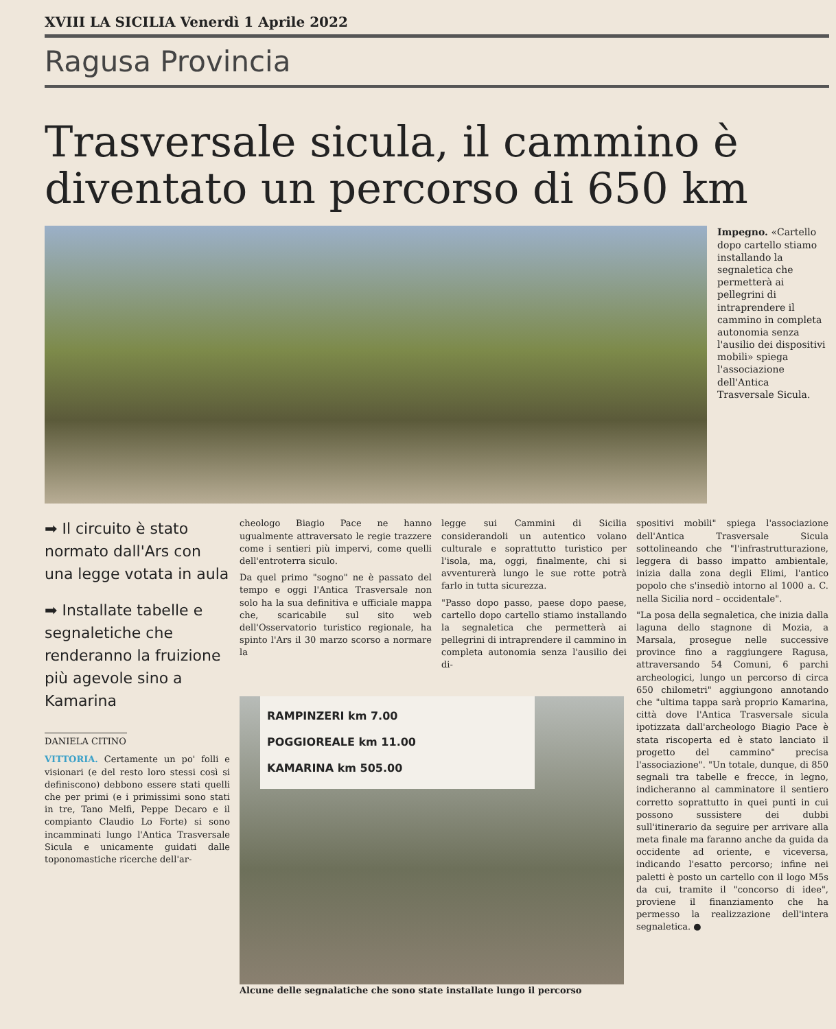XVIII LA SICILIA Venerdì 1 Aprile 2022
Ragusa Provincia
Trasversale sicula, il cammino è diventato un percorso di 650 km
Impegno. «Cartello dopo cartello stiamo installando la segnaletica che permetterà ai pellegrini di intraprendere il cammino in completa autonomia senza l'ausilio dei dispositivi mobili» spiega l'associazione dell'Antica Trasversale Sicula.
➡ Il circuito è stato normato dall'Ars con una legge votata in aula
➡ Installate tabelle e segnaletiche che renderanno la fruizione più agevole sino a Kamarina
DANIELA CITINO
VITTORIA. Certamente un po' folli e visionari (e del resto loro stessi così si definiscono) debbono essere stati quelli che per primi (e i primissimi sono stati in tre, Tano Melfi, Peppe Decaro e il compianto Claudio Lo Forte) si sono incamminati lungo l'Antica Trasversale Sicula e unicamente guidati dalle toponomastiche ricerche dell'ar-
cheologo Biagio Pace ne hanno ugualmente attraversato le regie trazzere come i sentieri più impervi, come quelli dell'entroterra siculo.
Da quel primo "sogno" ne è passato del tempo e oggi l'Antica Trasversale non solo ha la sua definitiva e ufficiale mappa che, scaricabile sul sito web dell'Osservatorio turistico regionale, ha spinto l'Ars il 30 marzo scorso a normare la
legge sui Cammini di Sicilia considerandoli un autentico volano culturale e soprattutto turistico per l'isola, ma, oggi, finalmente, chi si avventurerà lungo le sue rotte potrà farlo in tutta sicurezza.
"Passo dopo passo, paese dopo paese, cartello dopo cartello stiamo installando la segnaletica che permetterà ai pellegrini di intraprendere il cammino in completa autonomia senza l'ausilio dei di-
RAMPINZERI km 7.00
POGGIOREALE km 11.00
KAMARINA km 505.00
Alcune delle segnalatiche che sono state installate lungo il percorso
spositivi mobili" spiega l'associazione dell'Antica Trasversale Sicula sottolineando che "l'infrastrutturazione, leggera di basso impatto ambientale, inizia dalla zona degli Elimi, l'antico popolo che s'insediò intorno al 1000 a. C. nella Sicilia nord – occidentale".
"La posa della segnaletica, che inizia dalla laguna dello stagnone di Mozia, a Marsala, prosegue nelle successive province fino a raggiungere Ragusa, attraversando 54 Comuni, 6 parchi archeologici, lungo un percorso di circa 650 chilometri" aggiungono annotando che "ultima tappa sarà proprio Kamarina, città dove l'Antica Trasversale sicula ipotizzata dall'archeologo Biagio Pace è stata riscoperta ed è stato lanciato il progetto del cammino" precisa l'associazione". "Un totale, dunque, di 850 segnali tra tabelle e frecce, in legno, indicheranno al camminatore il sentiero corretto soprattutto in quei punti in cui possono sussistere dei dubbi sull'itinerario da seguire per arrivare alla meta finale ma faranno anche da guida da occidente ad oriente, e viceversa, indicando l'esatto percorso; infine nei paletti è posto un cartello con il logo M5s da cui, tramite il "concorso di idee", proviene il finanziamento che ha permesso la realizzazione dell'intera segnaletica. ●